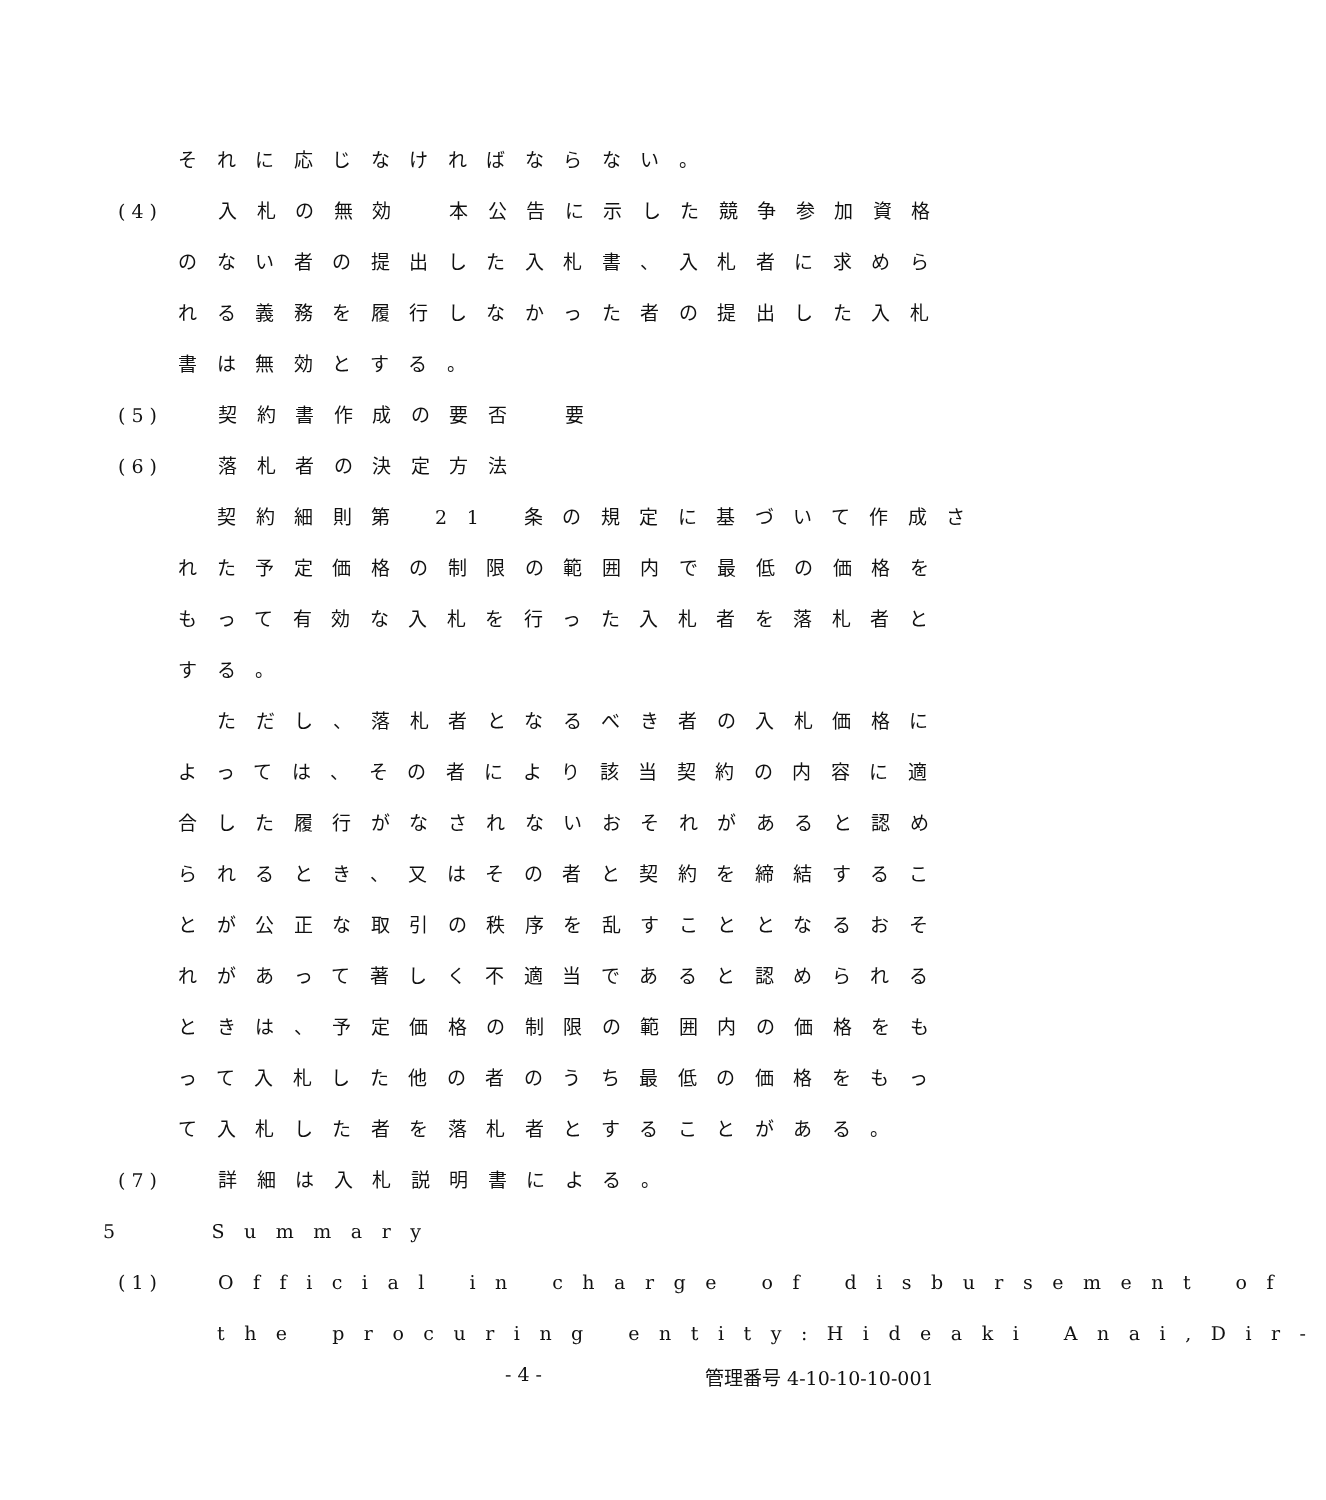それに応じなければならない。
(4) 入札の無効　本公告に示した競争参加資格
のない者の提出した入札書、入札者に求めら
れる義務を履行しなかった者の提出した入札
書は無効とする。
(5) 契約書作成の要否　要
(6) 落札者の決定方法
契約細則第 21 条の規定に基づいて作成さ
れた予定価格の制限の範囲内で最低の価格を
もって有効な入札を行った入札者を落札者と
する。
ただし、落札者となるべき者の入札価格に
よっては、その者により該当契約の内容に適
合した履行がなされないおそれがあると認め
られるとき、又はその者と契約を締結するこ
とが公正な取引の秩序を乱すこととなるおそ
れがあって著しく不適当であると認められる
ときは、予定価格の制限の範囲内の価格をも
って入札した他の者のうち最低の価格をもっ
て入札した者を落札者とすることがある。
(7) 詳細は入札説明書による。
5　　Summary
(1) Official in charge of disbursement of
the procuring entity:Hideaki Anai,Dir-
- 4 - 管理番号 4-10-10-10-001